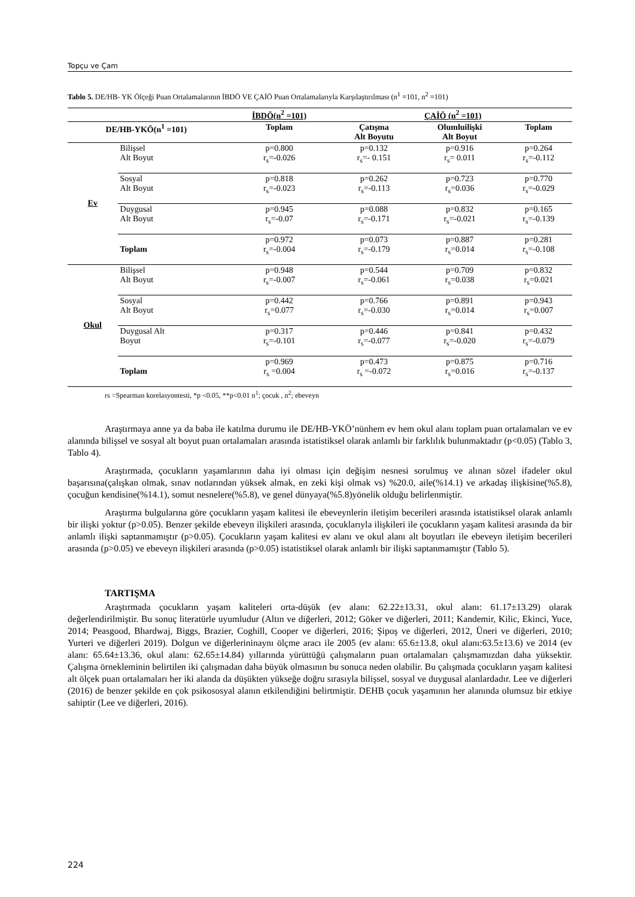Topçu ve Çam
Tablo 5. DE/HB- YK Ölçeği Puan Ortalamalarının İBDÖ VE ÇAİÖ Puan Ortalamalarıyla Karşılaştırılması (n<sup>1</sup> =101, n<sup>2</sup> =101)
| | | İBDÖ(n<sup>2</sup> =101) | ÇAİÖ (n<sup>2</sup> =101) | | |
| --- | --- | --- | --- | --- | --- |
| DE/HB-YKÖ(n<sup>1</sup> =101) | | Toplam | Çatışma Alt Boyutu | Olumluilişki Alt Boyut | Toplam |
| Ev | Bilişsel Alt Boyut | p=0.800 r<sub>s</sub>=-0.026 | p=0.132 r<sub>s</sub>=- 0.151 | p=0.916 r<sub>s</sub>= 0.011 | p=0.264 r<sub>s</sub>=-0.112 |
| | Sosyal Alt Boyut | p=0.818 r<sub>s</sub>=-0.023 | p=0.262 r<sub>s</sub>=-0.113 | p=0.723 r<sub>s</sub>=0.036 | p=0.770 r<sub>s</sub>=-0.029 |
| | Duygusal Alt Boyut | p=0.945 r<sub>s</sub>=-0.07 | p=0.088 r<sub>s</sub>=-0.171 | p=0.832 r<sub>s</sub>=-0.021 | p=0.165 r<sub>s</sub>=-0.139 |
| | Toplam | p=0.972 r<sub>s</sub>=-0.004 | p=0.073 r<sub>s</sub>=-0.179 | p=0.887 r<sub>s</sub>=0.014 | p=0.281 r<sub>s</sub>=-0.108 |
| Okul | Bilişsel Alt Boyut | p=0.948 r<sub>s</sub>=-0.007 | p=0.544 r<sub>s</sub>=-0.061 | p=0.709 r<sub>s</sub>=0.038 | p=0.832 r<sub>s</sub>=0.021 |
| | Sosyal Alt Boyut | p=0.442 r<sub>s</sub>=0.077 | p=0.766 r<sub>s</sub>=-0.030 | p=0.891 r<sub>s</sub>=0.014 | p=0.943 r<sub>s</sub>=0.007 |
| | Duygusal Alt Boyut | p=0.317 r<sub>s</sub>=-0.101 | p=0.446 r<sub>s</sub>=-0.077 | p=0.841 r<sub>s</sub>=-0.020 | p=0.432 r<sub>s</sub>=-0.079 |
| | Toplam | p=0.969 r<sub>s</sub> =0.004 | p=0.473 r<sub>s</sub> =-0.072 | p=0.875 r<sub>s</sub>=0.016 | p=0.716 r<sub>s</sub>=-0.137 |
rs =Spearman korelasyontesti, *p <0.05, **p<0.01 n<sup>1</sup>; çocuk , n<sup>2</sup>; ebeveyn
Araştırmaya anne ya da baba ile katılma durumu ile DE/HB-YKÖ’nünhem ev hem okul alanı toplam puan ortalamaları ve ev alanında bilişsel ve sosyal alt boyut puan ortalamaları arasında istatistiksel olarak anlamlı bir farklılık bulunmaktadır (p<0.05) (Tablo 3, Tablo 4).
Araştırmada, çocukların yaşamlarının daha iyi olması için değişim nesnesi sorulmuş ve alınan sözel ifadeler okul başarısına(çalışkan olmak, sınav notlarından yüksek almak, en zeki kişi olmak vs) %20.0, aile(%14.1) ve arkadaş ilişkisine(%5.8), çocuğun kendisine(%14.1), somut nesnelere(%5.8), ve genel dünyaya(%5.8)yönelik olduğu belirlenmiştir.
Araştırma bulgularına göre çocukların yaşam kalitesi ile ebeveynlerin iletişim becerileri arasında istatistiksel olarak anlamlı bir ilişki yoktur (p>0.05). Benzer şekilde ebeveyn ilişkileri arasında, çocuklarıyla ilişkileri ile çocukların yaşam kalitesi arasında da bir anlamlı ilişki saptanmamıştır (p>0.05). Çocukların yaşam kalitesi ev alanı ve okul alanı alt boyutları ile ebeveyn iletişim becerileri arasında (p>0.05) ve ebeveyn ilişkileri arasında (p>0.05) istatistiksel olarak anlamlı bir ilişki saptanmamıştır (Tablo 5).
TARTIŞMA
Araştırmada çocukların yaşam kaliteleri orta-düşük (ev alanı: 62.22±13.31, okul alanı: 61.17±13.29) olarak değerlendirilmiştir. Bu sonuç literatürle uyumludur (Altın ve diğerleri, 2012; Göker ve diğerleri, 2011; Kandemir, Kilic, Ekinci, Yuce, 2014; Peasgood, Bhardwaj, Biggs, Brazier, Coghill, Cooper ve diğerleri, 2016; Şipoş ve diğerleri, 2012, Üneri ve diğerleri, 2010; Yurteri ve diğerleri 2019). Dolgun ve diğerlerininaynı ölçme aracı ile 2005 (ev alanı: 65.6±13.8, okul alanı:63.5±13.6) ve 2014 (ev alanı: 65.64±13.36, okul alanı: 62.65±14.84) yıllarında yürüttüğü çalışmaların puan ortalamaları çalışmamızdan daha yüksektir. Çalışma örnekleminin belirtilen iki çalışmadan daha büyük olmasının bu sonuca neden olabilir. Bu çalışmada çocukların yaşam kalitesi alt ölçek puan ortalamaları her iki alanda da düşükten yükseğe doğru sırasıyla bilişsel, sosyal ve duygusal alanlardadır. Lee ve diğerleri (2016) de benzer şekilde en çok psikososyal alanın etkilendiğini belirtmiştir. DEHB çocuk yaşamının her alanında olumsuz bir etkiye sahiptir (Lee ve diğerleri, 2016).
224